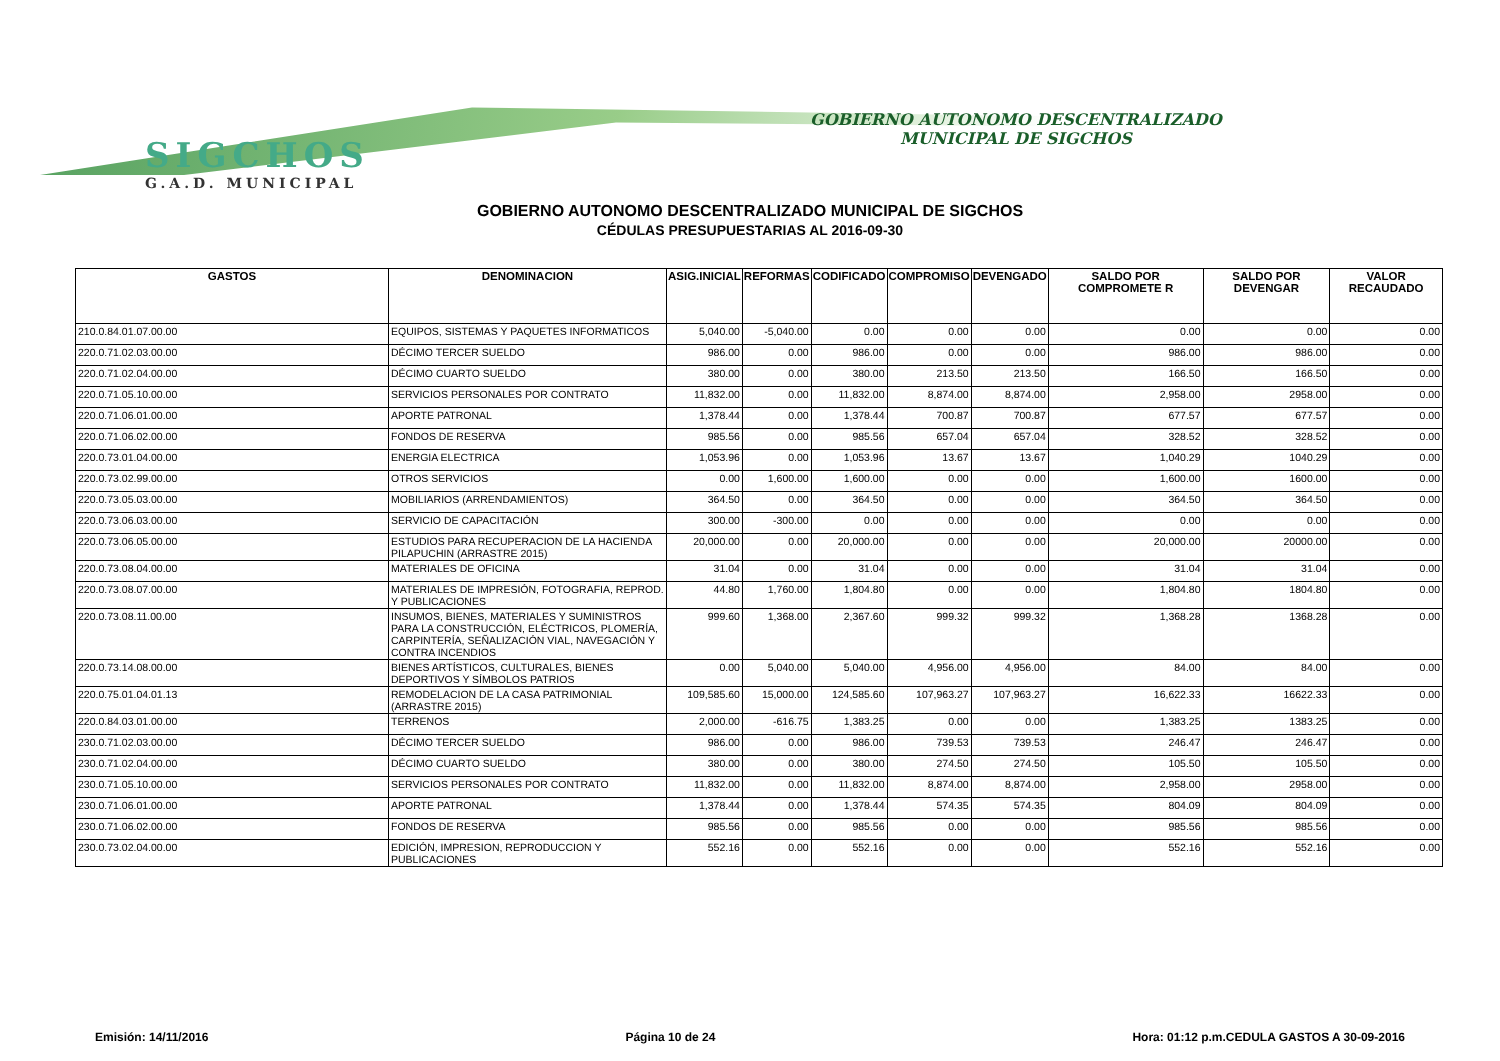SIGCHOS
G.A.D. MUNICIPAL
GOBIERNO AUTONOMO DESCENTRALIZADO
MUNICIPAL DE SIGCHOS
GOBIERNO AUTONOMO DESCENTRALIZADO MUNICIPAL DE SIGCHOS
CÉDULAS PRESUPUESTARIAS AL 2016-09-30
| GASTOS | DENOMINACION | ASIG.INICIAL | REFORMAS | CODIFICADO | COMPROMISO | DEVENGADO | SALDO POR COMPROMETE R | SALDO POR DEVENGAR | VALOR RECAUDADO |
| --- | --- | --- | --- | --- | --- | --- | --- | --- | --- |
| 210.0.84.01.07.00.00 | EQUIPOS, SISTEMAS Y PAQUETES INFORMATICOS | 5,040.00 | -5,040.00 | 0.00 | 0.00 | 0.00 | 0.00 | 0.00 | 0.00 |
| 220.0.71.02.03.00.00 | DÉCIMO TERCER SUELDO | 986.00 | 0.00 | 986.00 | 0.00 | 0.00 | 986.00 | 986.00 | 0.00 |
| 220.0.71.02.04.00.00 | DÉCIMO CUARTO SUELDO | 380.00 | 0.00 | 380.00 | 213.50 | 213.50 | 166.50 | 166.50 | 0.00 |
| 220.0.71.05.10.00.00 | SERVICIOS PERSONALES POR CONTRATO | 11,832.00 | 0.00 | 11,832.00 | 8,874.00 | 8,874.00 | 2,958.00 | 2958.00 | 0.00 |
| 220.0.71.06.01.00.00 | APORTE PATRONAL | 1,378.44 | 0.00 | 1,378.44 | 700.87 | 700.87 | 677.57 | 677.57 | 0.00 |
| 220.0.71.06.02.00.00 | FONDOS DE RESERVA | 985.56 | 0.00 | 985.56 | 657.04 | 657.04 | 328.52 | 328.52 | 0.00 |
| 220.0.73.01.04.00.00 | ENERGIA ELECTRICA | 1,053.96 | 0.00 | 1,053.96 | 13.67 | 13.67 | 1,040.29 | 1040.29 | 0.00 |
| 220.0.73.02.99.00.00 | OTROS SERVICIOS | 0.00 | 1,600.00 | 1,600.00 | 0.00 | 0.00 | 1,600.00 | 1600.00 | 0.00 |
| 220.0.73.05.03.00.00 | MOBILIARIOS (ARRENDAMIENTOS) | 364.50 | 0.00 | 364.50 | 0.00 | 0.00 | 364.50 | 364.50 | 0.00 |
| 220.0.73.06.03.00.00 | SERVICIO DE CAPACITACIÓN | 300.00 | -300.00 | 0.00 | 0.00 | 0.00 | 0.00 | 0.00 | 0.00 |
| 220.0.73.06.05.00.00 | ESTUDIOS PARA RECUPERACION DE LA HACIENDA PILAPUCHIN (ARRASTRE 2015) | 20,000.00 | 0.00 | 20,000.00 | 0.00 | 0.00 | 20,000.00 | 20000.00 | 0.00 |
| 220.0.73.08.04.00.00 | MATERIALES DE OFICINA | 31.04 | 0.00 | 31.04 | 0.00 | 0.00 | 31.04 | 31.04 | 0.00 |
| 220.0.73.08.07.00.00 | MATERIALES DE IMPRESIÓN, FOTOGRAFIA, REPROD. Y PUBLICACIONES | 44.80 | 1,760.00 | 1,804.80 | 0.00 | 0.00 | 1,804.80 | 1804.80 | 0.00 |
| 220.0.73.08.11.00.00 | INSUMOS, BIENES, MATERIALES Y SUMINISTROS PARA LA CONSTRUCCIÓN, ELÉCTRICOS, PLOMERÍA, CARPINTERÍA, SEÑALIZACIÓN VIAL, NAVEGACIÓN Y CONTRA INCENDIOS | 999.60 | 1,368.00 | 2,367.60 | 999.32 | 999.32 | 1,368.28 | 1368.28 | 0.00 |
| 220.0.73.14.08.00.00 | BIENES ARTÍSTICOS, CULTURALES, BIENES DEPORTIVOS Y SÍMBOLOS PATRIOS | 0.00 | 5,040.00 | 5,040.00 | 4,956.00 | 4,956.00 | 84.00 | 84.00 | 0.00 |
| 220.0.75.01.04.01.13 | REMODELACION DE LA CASA PATRIMONIAL (ARRASTRE 2015) | 109,585.60 | 15,000.00 | 124,585.60 | 107,963.27 | 107,963.27 | 16,622.33 | 16622.33 | 0.00 |
| 220.0.84.03.01.00.00 | TERRENOS | 2,000.00 | -616.75 | 1,383.25 | 0.00 | 0.00 | 1,383.25 | 1383.25 | 0.00 |
| 230.0.71.02.03.00.00 | DÉCIMO TERCER SUELDO | 986.00 | 0.00 | 986.00 | 739.53 | 739.53 | 246.47 | 246.47 | 0.00 |
| 230.0.71.02.04.00.00 | DÉCIMO CUARTO SUELDO | 380.00 | 0.00 | 380.00 | 274.50 | 274.50 | 105.50 | 105.50 | 0.00 |
| 230.0.71.05.10.00.00 | SERVICIOS PERSONALES POR CONTRATO | 11,832.00 | 0.00 | 11,832.00 | 8,874.00 | 8,874.00 | 2,958.00 | 2958.00 | 0.00 |
| 230.0.71.06.01.00.00 | APORTE PATRONAL | 1,378.44 | 0.00 | 1,378.44 | 574.35 | 574.35 | 804.09 | 804.09 | 0.00 |
| 230.0.71.06.02.00.00 | FONDOS DE RESERVA | 985.56 | 0.00 | 985.56 | 0.00 | 0.00 | 985.56 | 985.56 | 0.00 |
| 230.0.73.02.04.00.00 | EDICIÓN, IMPRESION, REPRODUCCION Y PUBLICACIONES | 552.16 | 0.00 | 552.16 | 0.00 | 0.00 | 552.16 | 552.16 | 0.00 |
Emisión: 14/11/2016 Página 10 de 24 Hora: 01:12 p.m.CEDULA GASTOS A 30-09-2016